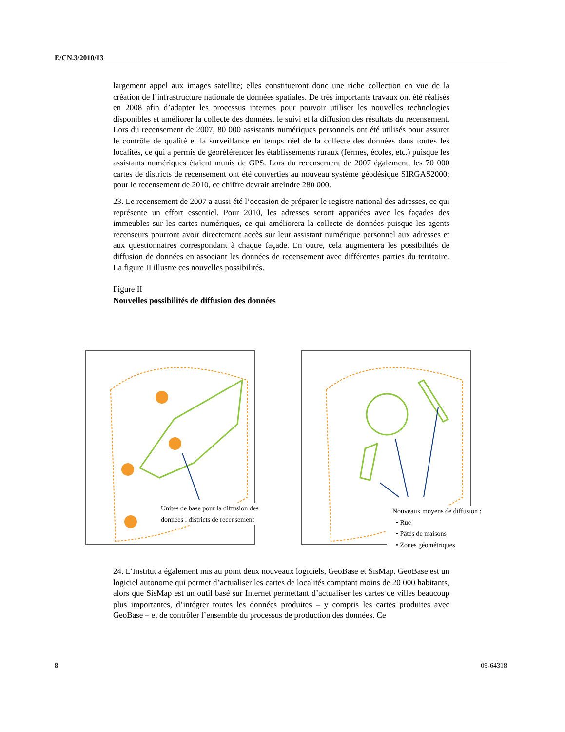E/CN.3/2010/13
largement appel aux images satellite; elles constitueront donc une riche collection en vue de la création de l’infrastructure nationale de données spatiales. De très importants travaux ont été réalisés en 2008 afin d’adapter les processus internes pour pouvoir utiliser les nouvelles technologies disponibles et améliorer la collecte des données, le suivi et la diffusion des résultats du recensement. Lors du recensement de 2007, 80 000 assistants numériques personnels ont été utilisés pour assurer le contrôle de qualité et la surveillance en temps réel de la collecte des données dans toutes les localités, ce qui a permis de géoréférencer les établissements ruraux (fermes, écoles, etc.) puisque les assistants numériques étaient munis de GPS. Lors du recensement de 2007 également, les 70 000 cartes de districts de recensement ont été converties au nouveau système géodésique SIRGAS2000; pour le recensement de 2010, ce chiffre devrait atteindre 280 000.
23. Le recensement de 2007 a aussi été l’occasion de préparer le registre national des adresses, ce qui représente un effort essentiel. Pour 2010, les adresses seront appariées avec les façades des immeubles sur les cartes numériques, ce qui améliorera la collecte de données puisque les agents recenseurs pourront avoir directement accès sur leur assistant numérique personnel aux adresses et aux questionnaires correspondant à chaque façade. En outre, cela augmentera les possibilités de diffusion de données en associant les données de recensement avec différentes parties du territoire. La figure II illustre ces nouvelles possibilités.
Figure II
Nouvelles possibilités de diffusion des données
Unités de base pour la diffusion des
données : districts de recensement
Nouveaux moyens de diffusion :
• Rue
• Pâtés de maisons
• Zones géométriques
24. L’Institut a également mis au point deux nouveaux logiciels, GeoBase et SisMap. GeoBase est un logiciel autonome qui permet d’actualiser les cartes de localités comptant moins de 20 000 habitants, alors que SisMap est un outil basé sur Internet permettant d’actualiser les cartes de villes beaucoup plus importantes, d’intégrer toutes les données produites – y compris les cartes produites avec GeoBase – et de contrôler l’ensemble du processus de production des données. Ce
8 09-64318